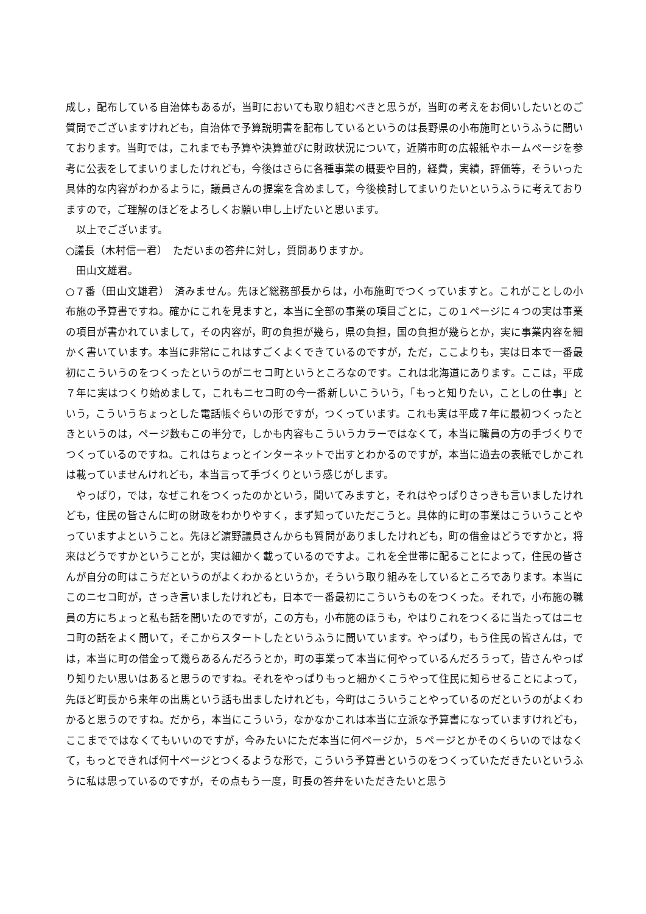成し，配布している自治体もあるが，当町においても取り組むべきと思うが，当町の考えをお伺いしたいとのご質問でございますけれども，自治体で予算説明書を配布しているというのは長野県の小布施町というふうに聞いております。当町では，これまでも予算や決算並びに財政状況について，近隣市町の広報紙やホームページを参考に公表をしてまいりましたけれども，今後はさらに各種事業の概要や目的，経費，実績，評価等，そういった具体的な内容がわかるように，議員さんの提案を含めまして，今後検討してまいりたいというふうに考えておりますので，ご理解のほどをよろしくお願い申し上げたいと思います。
以上でございます。
○議長（木村信一君）　ただいまの答弁に対し，質問ありますか。
田山文雄君。
○７番（田山文雄君）　済みません。先ほど総務部長からは，小布施町でつくっていますと。これがことしの小布施の予算書ですね。確かにこれを見ますと，本当に全部の事業の項目ごとに，この１ページに４つの実は事業の項目が書かれていまして，その内容が，町の負担が幾ら，県の負担，国の負担が幾らとか，実に事業内容を細かく書いています。本当に非常にこれはすごくよくできているのですが，ただ，ここよりも，実は日本で一番最初にこういうのをつくったというのがニセコ町というところなのです。これは北海道にあります。ここは，平成７年に実はつくり始めまして，これもニセコ町の今一番新しいこういう，「もっと知りたい，ことしの仕事」という，こういうちょっとした電話帳ぐらいの形ですが，つくっています。これも実は平成７年に最初つくったときというのは，ページ数もこの半分で，しかも内容もこういうカラーではなくて，本当に職員の方の手づくりでつくっているのですね。これはちょっとインターネットで出すとわかるのですが，本当に過去の表紙でしかこれは載っていませんけれども，本当言って手づくりという感じがします。
やっぱり，では，なぜこれをつくったのかという，聞いてみますと，それはやっぱりさっきも言いましたけれども，住民の皆さんに町の財政をわかりやすく，まず知っていただこうと。具体的に町の事業はこういうことやっていますよということ。先ほど濵野議員さんからも質問がありましたけれども，町の借金はどうですかと，将来はどうですかということが，実は細かく載っているのですよ。これを全世帯に配ることによって，住民の皆さんが自分の町はこうだというのがよくわかるというか，そういう取り組みをしているところであります。本当にこのニセコ町が，さっき言いましたけれども，日本で一番最初にこういうものをつくった。それで，小布施の職員の方にちょっと私も話を聞いたのですが，この方も，小布施のほうも，やはりこれをつくるに当たってはニセコ町の話をよく聞いて，そこからスタートしたというふうに聞いています。やっぱり，もう住民の皆さんは，では，本当に町の借金って幾らあるんだろうとか，町の事業って本当に何やっているんだろうって，皆さんやっぱり知りたい思いはあると思うのですね。それをやっぱりもっと細かくこうやって住民に知らせることによって，先ほど町長から来年の出馬という話も出ましたけれども，今町はこういうことやっているのだというのがよくわかると思うのですね。だから，本当にこういう，なかなかこれは本当に立派な予算書になっていますけれども，ここまでではなくてもいいのですが，今みたいにただ本当に何ページか，５ページとかそのくらいのではなくて，もっとできれば何十ページとつくるような形で，こういう予算書というのをつくっていただきたいというふうに私は思っているのですが，その点もう一度，町長の答弁をいただきたいと思う